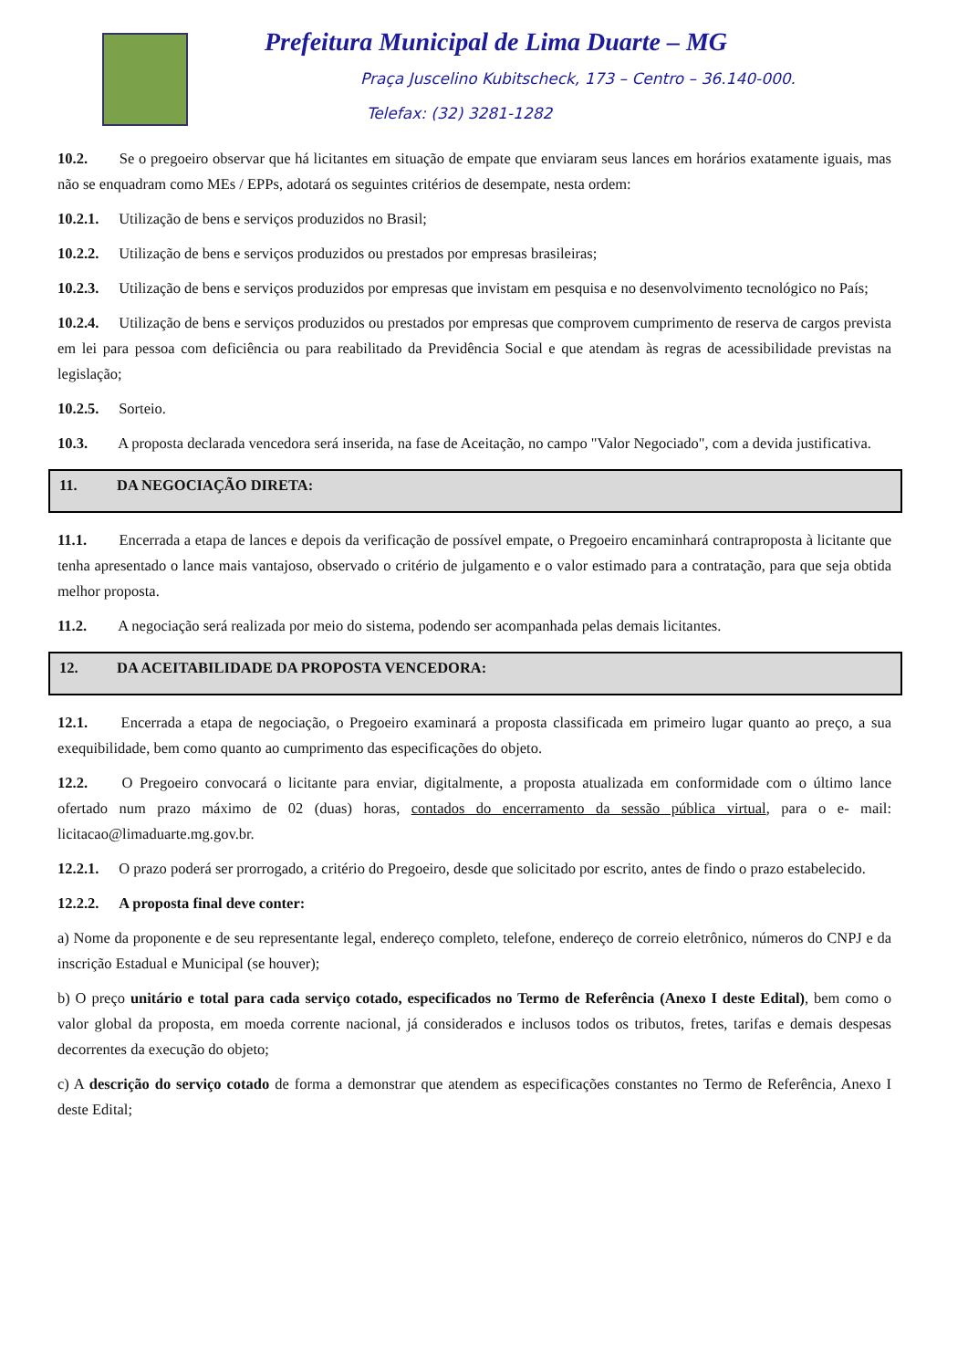Prefeitura Municipal de Lima Duarte – MG
Praça Juscelino Kubitscheck, 173 – Centro – 36.140-000.
Telefax: (32) 3281-1282
10.2. Se o pregoeiro observar que há licitantes em situação de empate que enviaram seus lances em horários exatamente iguais, mas não se enquadram como MEs / EPPs, adotará os seguintes critérios de desempate, nesta ordem:
10.2.1. Utilização de bens e serviços produzidos no Brasil;
10.2.2. Utilização de bens e serviços produzidos ou prestados por empresas brasileiras;
10.2.3. Utilização de bens e serviços produzidos por empresas que invistam em pesquisa e no desenvolvimento tecnológico no País;
10.2.4. Utilização de bens e serviços produzidos ou prestados por empresas que comprovem cumprimento de reserva de cargos prevista em lei para pessoa com deficiência ou para reabilitado da Previdência Social e que atendam às regras de acessibilidade previstas na legislação;
10.2.5. Sorteio.
10.3. A proposta declarada vencedora será inserida, na fase de Aceitação, no campo "Valor Negociado", com a devida justificativa.
11. DA NEGOCIAÇÃO DIRETA:
11.1. Encerrada a etapa de lances e depois da verificação de possível empate, o Pregoeiro encaminhará contraproposta à licitante que tenha apresentado o lance mais vantajoso, observado o critério de julgamento e o valor estimado para a contratação, para que seja obtida melhor proposta.
11.2. A negociação será realizada por meio do sistema, podendo ser acompanhada pelas demais licitantes.
12. DA ACEITABILIDADE DA PROPOSTA VENCEDORA:
12.1. Encerrada a etapa de negociação, o Pregoeiro examinará a proposta classificada em primeiro lugar quanto ao preço, a sua exequibilidade, bem como quanto ao cumprimento das especificações do objeto.
12.2. O Pregoeiro convocará o licitante para enviar, digitalmente, a proposta atualizada em conformidade com o último lance ofertado num prazo máximo de 02 (duas) horas, contados do encerramento da sessão pública virtual, para o e- mail: licitacao@limaduarte.mg.gov.br.
12.2.1. O prazo poderá ser prorrogado, a critério do Pregoeiro, desde que solicitado por escrito, antes de findo o prazo estabelecido.
12.2.2. A proposta final deve conter:
a) Nome da proponente e de seu representante legal, endereço completo, telefone, endereço de correio eletrônico, números do CNPJ e da inscrição Estadual e Municipal (se houver);
b) O preço unitário e total para cada serviço cotado, especificados no Termo de Referência (Anexo I deste Edital), bem como o valor global da proposta, em moeda corrente nacional, já considerados e inclusos todos os tributos, fretes, tarifas e demais despesas decorrentes da execução do objeto;
c) A descrição do serviço cotado de forma a demonstrar que atendem as especificações constantes no Termo de Referência, Anexo I deste Edital;